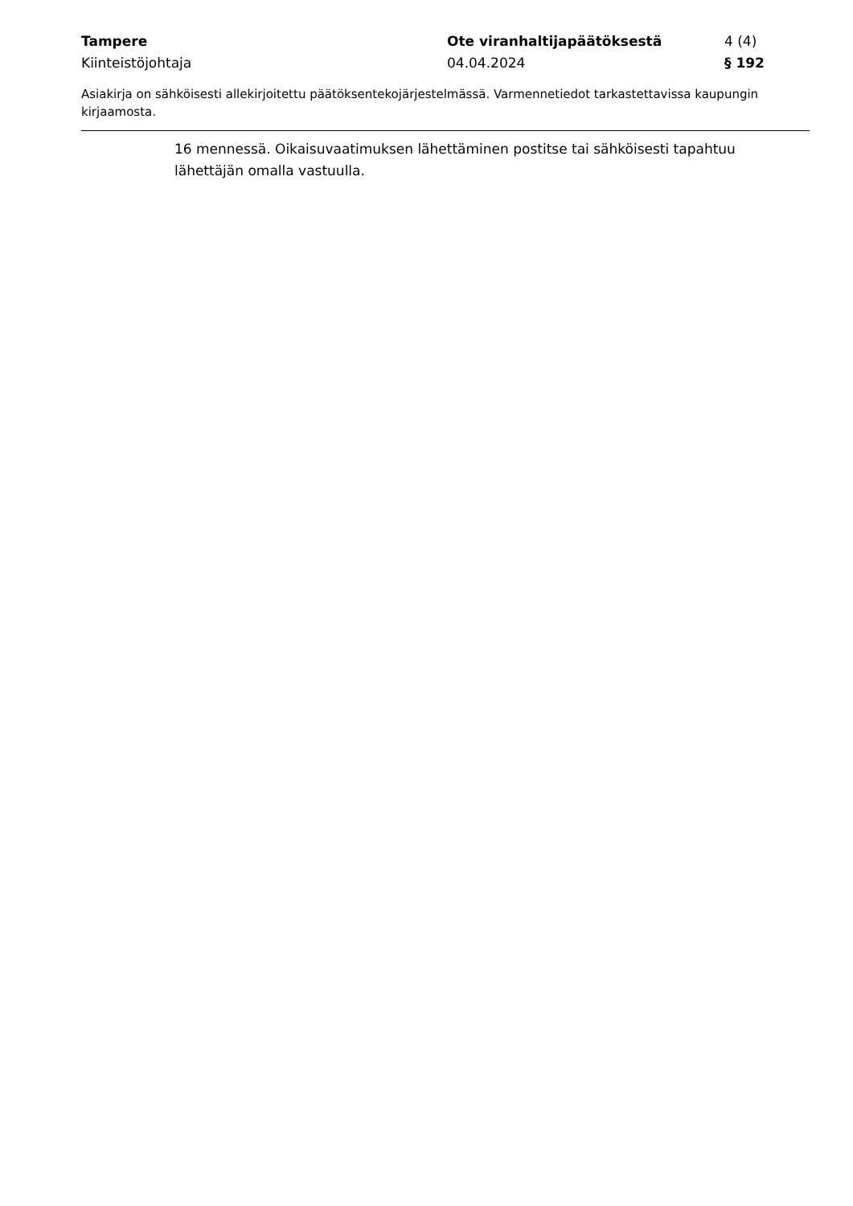Tampere Ote viranhaltijapäätöksestä 4 (4)
Kiinteistöjohtaja 04.04.2024 § 192
Asiakirja on sähköisesti allekirjoitettu päätöksentekojärjestelmässä. Varmennetiedot tarkastettavissa kaupungin kirjaamosta.
16 mennessä. Oikaisuvaatimuksen lähettäminen postitse tai sähköisesti tapahtuu lähettäjän omalla vastuulla.